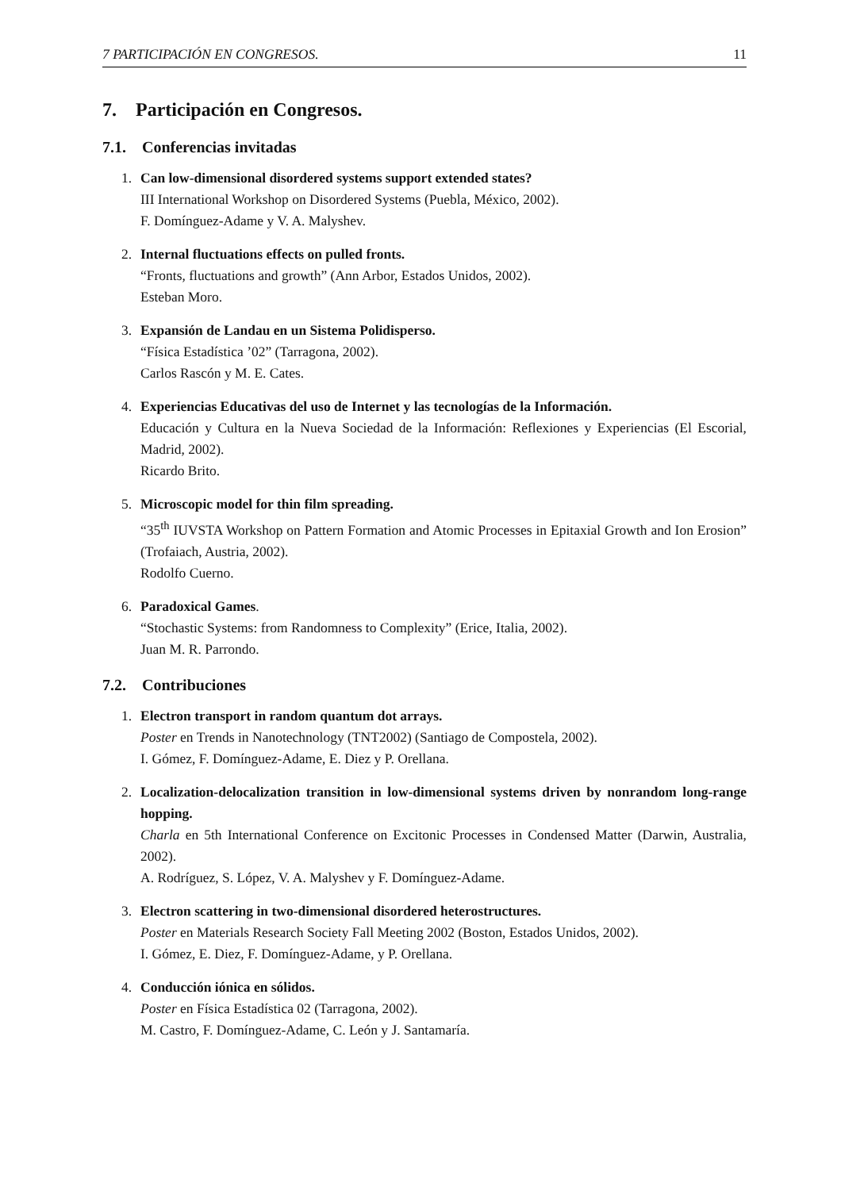7 PARTICIPACIÓN EN CONGRESOS. 11
7. Participación en Congresos.
7.1. Conferencias invitadas
1. Can low-dimensional disordered systems support extended states?
III International Workshop on Disordered Systems (Puebla, México, 2002).
F. Domínguez-Adame y V. A. Malyshev.
2. Internal fluctuations effects on pulled fronts.
“Fronts, fluctuations and growth” (Ann Arbor, Estados Unidos, 2002).
Esteban Moro.
3. Expansión de Landau en un Sistema Polidisperso.
“Física Estadística ’02” (Tarragona, 2002).
Carlos Rascón y M. E. Cates.
4. Experiencias Educativas del uso de Internet y las tecnologías de la Información.
Educación y Cultura en la Nueva Sociedad de la Información: Reflexiones y Experiencias (El Escorial, Madrid, 2002).
Ricardo Brito.
5. Microscopic model for thin film spreading.
“35<sup>th</sup> IUVSTA Workshop on Pattern Formation and Atomic Processes in Epitaxial Growth and Ion Erosion” (Trofaiach, Austria, 2002).
Rodolfo Cuerno.
6. Paradoxical Games.
“Stochastic Systems: from Randomness to Complexity” (Erice, Italia, 2002).
Juan M. R. Parrondo.
7.2. Contribuciones
1. Electron transport in random quantum dot arrays.
Poster en Trends in Nanotechnology (TNT2002) (Santiago de Compostela, 2002).
I. Gómez, F. Domínguez-Adame, E. Diez y P. Orellana.
2. Localization-delocalization transition in low-dimensional systems driven by nonrandom long-range hopping.
Charla en 5th International Conference on Excitonic Processes in Condensed Matter (Darwin, Australia, 2002).
A. Rodríguez, S. López, V. A. Malyshev y F. Domínguez-Adame.
3. Electron scattering in two-dimensional disordered heterostructures.
Poster en Materials Research Society Fall Meeting 2002 (Boston, Estados Unidos, 2002).
I. Gómez, E. Diez, F. Domínguez-Adame, y P. Orellana.
4. Conducción iónica en sólidos.
Poster en Física Estadística 02 (Tarragona, 2002).
M. Castro, F. Domínguez-Adame, C. León y J. Santamaría.